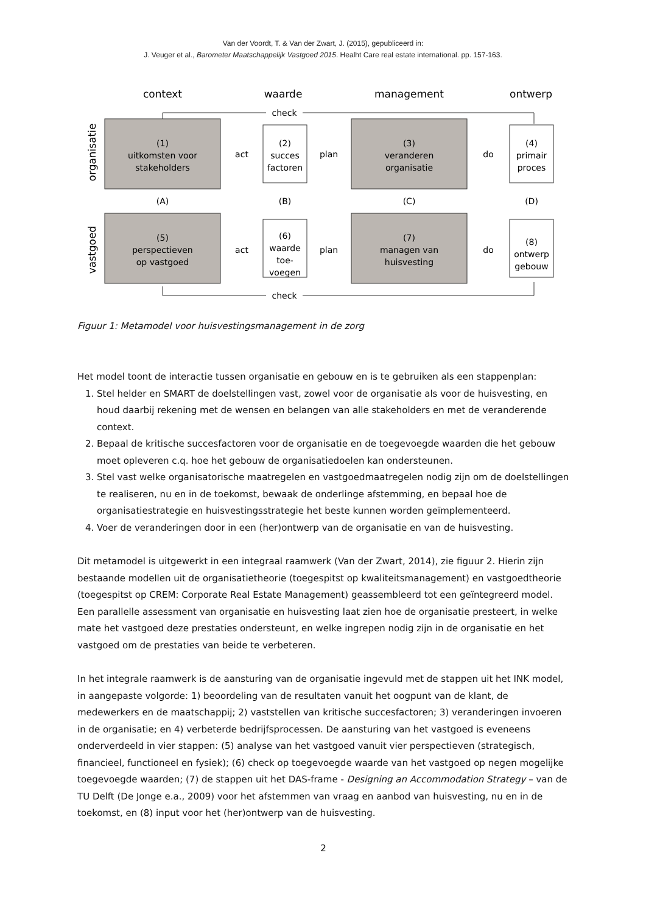Van der Voordt, T. & Van der Zwart, J. (2015), gepubliceerd in:
J. Veuger et al., Barometer Maatschappelijk Vastgoed 2015. Healht Care real estate international. pp. 157-163.
context
waarde
management
ontwerp
organisatie
vastgoed
check
check
(1)
uitkomsten voor
stakeholders
(2)
succes
factoren
(3)
veranderen
organisatie
(4)
primair
proces
(5)
perspectieven
op vastgoed
(6)
waarde
toe-
voegen
(7)
managen van
huisvesting
(8)
ontwerp
gebouw
(A)
(B)
(C)
(D)
act
plan
do
act
plan
do
Figuur 1: Metamodel voor huisvestingsmanagement in de zorg
Het model toont de interactie tussen organisatie en gebouw en is te gebruiken als een stappenplan:
1. Stel helder en SMART de doelstellingen vast, zowel voor de organisatie als voor de huisvesting, en houd daarbij rekening met de wensen en belangen van alle stakeholders en met de veranderende context.
2. Bepaal de kritische succesfactoren voor de organisatie en de toegevoegde waarden die het gebouw moet opleveren c.q. hoe het gebouw de organisatiedoelen kan ondersteunen.
3. Stel vast welke organisatorische maatregelen en vastgoedmaatregelen nodig zijn om de doelstellingen te realiseren, nu en in de toekomst, bewaak de onderlinge afstemming, en bepaal hoe de organisatiestrategie en huisvestingsstrategie het beste kunnen worden geïmplementeerd.
4. Voer de veranderingen door in een (her)ontwerp van de organisatie en van de huisvesting.
Dit metamodel is uitgewerkt in een integraal raamwerk (Van der Zwart, 2014), zie figuur 2. Hierin zijn bestaande modellen uit de organisatietheorie (toegespitst op kwaliteitsmanagement) en vastgoedtheorie (toegespitst op CREM: Corporate Real Estate Management) geassembleerd tot een geïntegreerd model. Een parallelle assessment van organisatie en huisvesting laat zien hoe de organisatie presteert, in welke mate het vastgoed deze prestaties ondersteunt, en welke ingrepen nodig zijn in de organisatie en het vastgoed om de prestaties van beide te verbeteren.
In het integrale raamwerk is de aansturing van de organisatie ingevuld met de stappen uit het INK model, in aangepaste volgorde: 1) beoordeling van de resultaten vanuit het oogpunt van de klant, de medewerkers en de maatschappij; 2) vaststellen van kritische succesfactoren; 3) veranderingen invoeren in de organisatie; en 4) verbeterde bedrijfsprocessen. De aansturing van het vastgoed is eveneens onderverdeeld in vier stappen: (5) analyse van het vastgoed vanuit vier perspectieven (strategisch, financieel, functioneel en fysiek); (6) check op toegevoegde waarde van het vastgoed op negen mogelijke toegevoegde waarden; (7) de stappen uit het DAS-frame - Designing an Accommodation Strategy – van de TU Delft (De Jonge e.a., 2009) voor het afstemmen van vraag en aanbod van huisvesting, nu en in de toekomst, en (8) input voor het (her)ontwerp van de huisvesting.
2